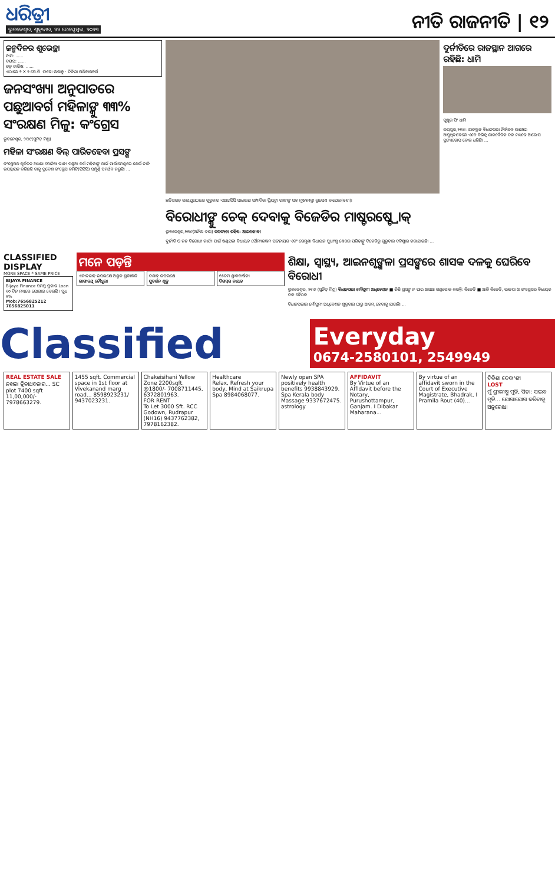ଧରିତ୍ରୀ
ଭୁବନେଶ୍ୱର, ଶୁକ୍ରବାର, ୨୨ ସେପ୍ଟେମ୍ବର, ୨୦୨୩
ନୀତି ରାଜନୀତି | ୧୨
ଜନ୍ମଦିନର ଶୁଭେଚ୍ଛା
ନାମ: ......
ବୟସ: ......
ଜନ୍ମ ତାରିଖ: ......
ଏଠାରେ ୨ X ୨ ସେ.ମି. ଫଟୋ ଲଗାନ୍ତୁ · ଦିବିଶା ପରିବାରବର୍ଗ
ଜନସଂଖ୍ୟା ଅନୁପାତରେ ପଛୁଆବର୍ଗ ମହିଳାଙ୍କୁ ୩୩% ସଂରକ୍ଷଣ ମିଳୁ: କଂଗ୍ରେସ
ଭୁବନେଶ୍ୱର, ୨୧।୯(ସୁନିତ୍ ମିଶ୍ର)
ମହିଳା ସଂରକ୍ଷଣ ବିଲ୍ ପାରିତହେବା ପ୍ରସଙ୍ଗ
କଂଗ୍ରେସର ପୂର୍ବତନ ଅଧ୍ୟକ୍ଷା ସୋନିଆ ଗାନ୍ଧୀ ପଛୁଆ ବର୍ଗ ମହିଳାଙ୍କ ପାଇଁ ପାର୍ଲାମେଣ୍ଟରେ ଯେଉଁ ଦାବି ଉପସ୍ଥାପନ କରିଛନ୍ତି ତାକୁ ପ୍ରଦେଶ କଂଗ୍ରେସ କମିଟି(ପିସିସି) ସମ୍ପୂର୍ଣ୍ଣ ସମର୍ଥନ କରୁଛି। ...
ଛତିଶଗଡ଼ ରାୟପୁରଠାରେ ଗୁରୁବାର ଏଆଇସିସି ସାଧାରଣ ସମ୍ପାଦିକା ପ୍ରିୟଙ୍କା ଗାନ୍ଧୀଙ୍କ ସହ ମୁଖ୍ୟମନ୍ତ୍ରୀ ଭୁପେଶ ବାଘେଲ(ବାମ)।
ବିରୋଧୀଙ୍କୁ ଚେକ୍ ଦେବାକୁ ବିଜେଡିର ମାଷ୍ଟରଷ୍ଟ୍ରୋକ୍
ଭୁବନେଶ୍ୱର,୨୧।୯(ଅନିଲ ଦାସ) ସଦସ୍ୟତା ରହିବ: ଆଇନଜୀବୀ
ଦୁର୍ନୀତି ଓ ଜନ ବିରୋଧୀ କାର୍ଯ୍ୟ ପାଇଁ ଖଣ୍ଡପଡ଼ା ବିଧାୟକ ସୌମ୍ୟରଞ୍ଜନ ପଟ୍ଟନାୟକ ଏବଂ ରେମୁଣା ବିଧାୟକ ସୁଧାଂଶୁ ଶେଖର ପରିଡ଼ାଙ୍କୁ ବିଜେଡିରୁ ଗୁରୁବାର ବହିଷ୍କାର କରାଯାଇଛି। ...
ଦୁର୍ନୀତିରେ ରାଜସ୍ଥାନ ଆଗରେ ରହିଛି: ଧାମି
ପୁଷ୍କର ସିଂ ଧାମି
ଜୟପୁର,୨୧।୯: ରାଜସ୍ଥାନ ବିଧାନସଭା ନିର୍ବାଚନ ପାଖେଇ ଆସୁଥିବାବେଳେ ଏବେ ବିଭିନ୍ନ ରାଜନୈତିକ ଦଳ ମଧ୍ୟରେ ଆରୋପ ପ୍ରତ୍ୟାରୋପ ଜୋର ଧରିଛି। ...
CLASSIFIED DISPLAY
MORE SPACE * SAME PRICE
BIJAYA FINANCE
Bijaya Finance ସମସ୍ତ ପ୍ରକାର Loan ୧୦ ଦିନ ମଧ୍ୟରେ ଯୋଗାଇ ଦେଉଛି । ସୁଧ ୨%
Mob:7656825212 7656825011
ମନେ ପଡ଼ନ୍ତି
ଏକାଦଶାହ ଉପଲକ୍ଷେ ଅଶ୍ରୁଳ ଶ୍ରଦ୍ଧାଞ୍ଜଳି
ଭାଗୀରଥି ଚୌଧୁରୀ
ଦଶାହ ଉପଲକ୍ଷେ
ସୁଦର୍ଶନ ଶୁକ୍ଳ
୧୫ତମ ଶ୍ରାଦ୍ଧବାର୍ଷିକୀ
ଦିଗମ୍ବର ନାୟକ
ଶିକ୍ଷା, ସ୍ୱାସ୍ଥ୍ୟ, ଆଇନଶୃଙ୍ଖଳା ପ୍ରସଙ୍ଗରେ ଶାସକ ଦଳକୁ ଘେରିବେ ବିରୋଧୀ
ଭୁବନେଶ୍ୱର, ୨୧।୯ (ସୁନିତ୍ ମିଶ୍ର) ବିଧାନସଭା ମୌସୁମୀ ଅଧିବେଶନ ■ କିଛି ପ୍ରସଙ୍ଗ ନ ପାଇ ଅଯଥା ଗଣ୍ଡଗୋଳ କରନ୍ତି: ବିଜେଡି ■ ଆଜି ବିଜେଡି, ଭାଜପା ଓ କଂଗ୍ରେସର ବିଧାୟକ ଦଳ ବୈଠକ
ବିଧାନସଭାର ମୌସୁମୀ ଅଧିବେଶନ ଶୁକ୍ରବାର ଠାରୁ ଆରମ୍ଭ ହେବାକୁ ଯାଉଛି। ...
Classified
Everyday
0674-2580101, 2549949
REAL ESTATE SALE
ନଖରା ତ୍ରିନାଥବଜାର... SC plot 7400 sqft 11,00,000/- 7978663279.
1455 sqft. Commercial space in 1st floor at Vivekanand marg road... 8598923231/ 9437023231.
Chakeisihani Yellow Zone 2200sqft. @1800/- 7008711445, 6372801963.
FOR RENT
To Let 3000 Sft. RCC Godown, Rudrapur (NH16) 9437762382, 7978162382.
Healthcare
Relax, Refresh your body, Mind at Saikrupa Spa 8984068077.
Newly open SPA positively health benefits 9938843929.
Spa Kerala body Massage 9337672475.
astrology
AFFIDAVIT
By Virtue of an Affidavit before the Notary, Purushottampur, Ganjam. I Dibakar Maharana...
By virtue of an affidavit sworn in the Court of Executive Magistrate, Bhadrak, I Pramila Rout (40)...
ଦିବିଶା ଦେବାଂଶୀ
LOST
ମୁଁ ଶ୍ରୀଭୀଷ୍ମ ମୁନି, ପିତା: ସାଇବ ମୁନି... ଯୋଗାଯୋଗ କରିବାକୁ ଅନୁରୋଧ।